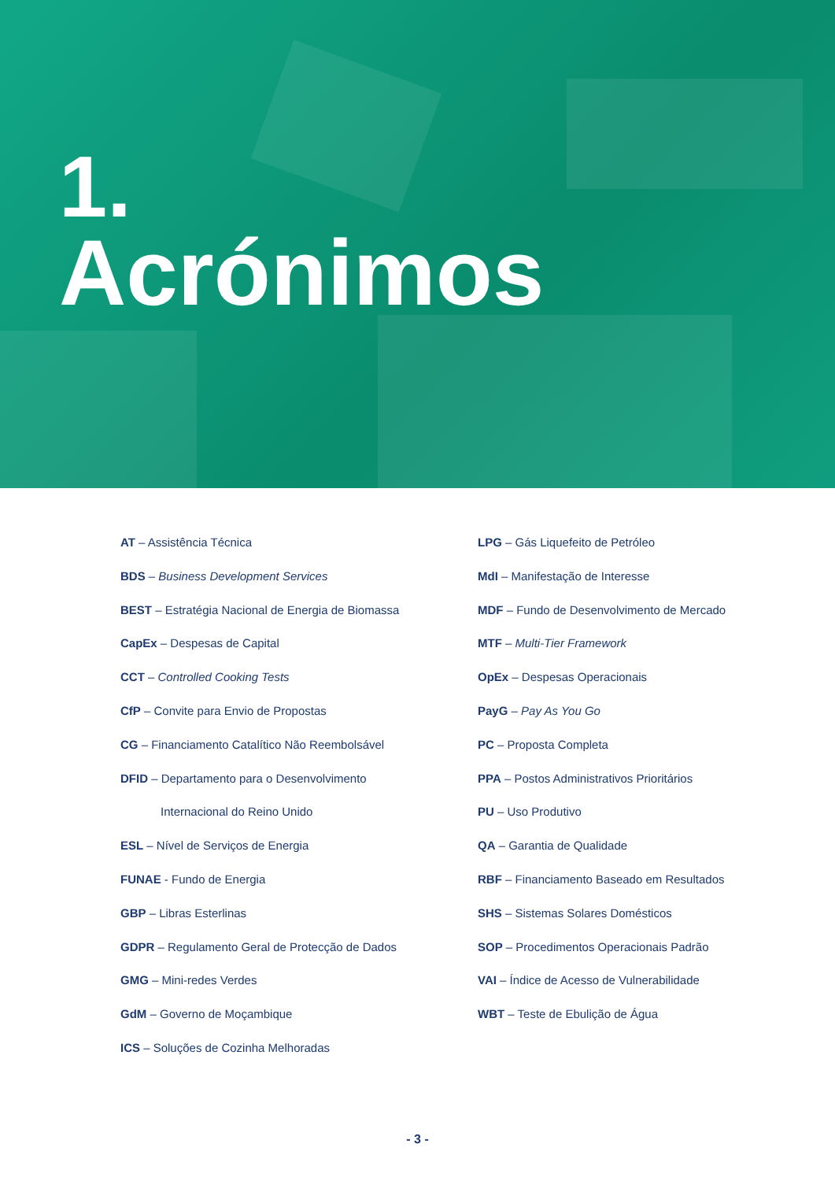1.
Acrónimos
AT – Assistência Técnica
BDS – Business Development Services
BEST – Estratégia Nacional de Energia de Biomassa
CapEx – Despesas de Capital
CCT – Controlled Cooking Tests
CfP – Convite para Envio de Propostas
CG – Financiamento Catalítico Não Reembolsável
DFID – Departamento para o Desenvolvimento
Internacional do Reino Unido
ESL – Nível de Serviços de Energia
FUNAE - Fundo de Energia
GBP – Libras Esterlinas
GDPR – Regulamento Geral de Protecção de Dados
GMG – Mini-redes Verdes
GdM – Governo de Moçambique
ICS – Soluções de Cozinha Melhoradas
LPG – Gás Liquefeito de Petróleo
MdI – Manifestação de Interesse
MDF – Fundo de Desenvolvimento de Mercado
MTF – Multi-Tier Framework
OpEx – Despesas Operacionais
PayG – Pay As You Go
PC – Proposta Completa
PPA – Postos Administrativos Prioritários
PU – Uso Produtivo
QA – Garantia de Qualidade
RBF – Financiamento Baseado em Resultados
SHS – Sistemas Solares Domésticos
SOP – Procedimentos Operacionais Padrão
VAI – Índice de Acesso de Vulnerabilidade
WBT – Teste de Ebulição de Água
- 3 -